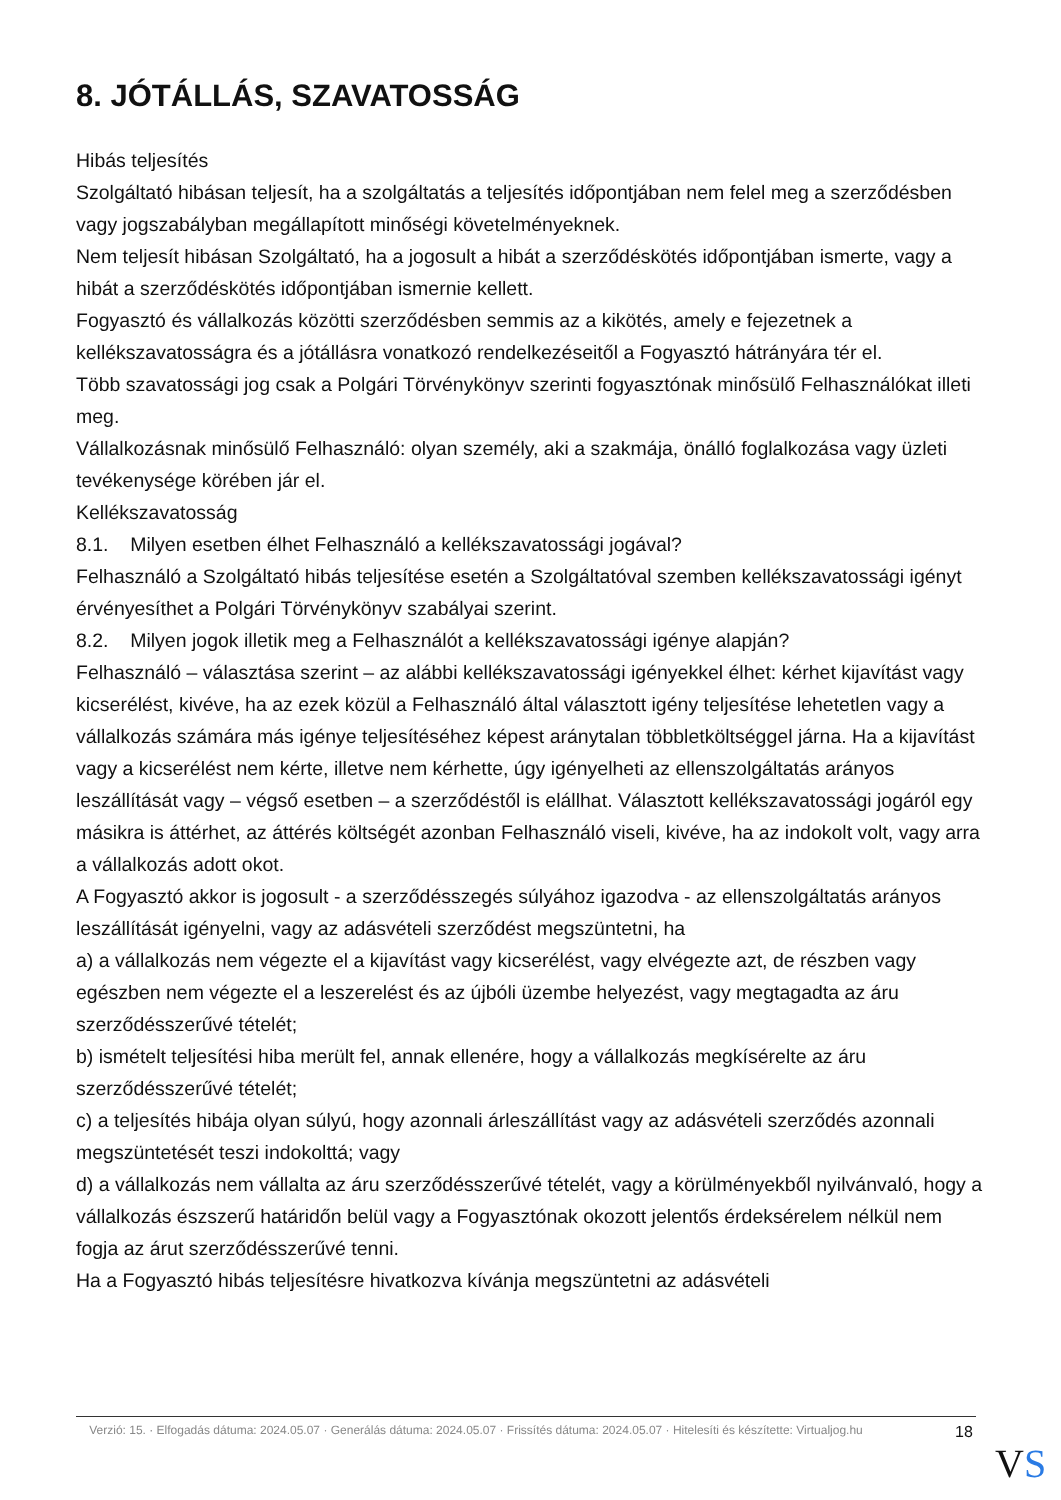8. JÓTÁLLÁS, SZAVATOSSÁG
Hibás teljesítés
Szolgáltató hibásan teljesít, ha a szolgáltatás a teljesítés időpontjában nem felel meg a szerződésben vagy jogszabályban megállapított minőségi követelményeknek.
Nem teljesít hibásan Szolgáltató, ha a jogosult a hibát a szerződéskötés időpontjában ismerte, vagy a hibát a szerződéskötés időpontjában ismernie kellett.
Fogyasztó és vállalkozás közötti szerződésben semmis az a kikötés, amely e fejezetnek a kellékszavatosságra és a jótállásra vonatkozó rendelkezéseitől a Fogyasztó hátrányára tér el.
Több szavatossági jog csak a Polgári Törvénykönyv szerinti fogyasztónak minősülő Felhasználókat illeti meg.
Vállalkozásnak minősülő Felhasználó: olyan személy, aki a szakmája, önálló foglalkozása vagy üzleti tevékenysége körében jár el.
Kellékszavatosság
8.1. Milyen esetben élhet Felhasználó a kellékszavatossági jogával?
Felhasználó a Szolgáltató hibás teljesítése esetén a Szolgáltatóval szemben kellékszavatossági igényt érvényesíthet a Polgári Törvénykönyv szabályai szerint.
8.2. Milyen jogok illetik meg a Felhasználót a kellékszavatossági igénye alapján?
Felhasználó – választása szerint – az alábbi kellékszavatossági igényekkel élhet: kérhet kijavítást vagy kicserélést, kivéve, ha az ezek közül a Felhasználó által választott igény teljesítése lehetetlen vagy a vállalkozás számára más igénye teljesítéséhez képest aránytalan többletköltséggel járna. Ha a kijavítást vagy a kicserélést nem kérte, illetve nem kérhette, úgy igényelheti az ellenszolgáltatás arányos leszállítását vagy – végső esetben – a szerződéstől is elállhat. Választott kellékszavatossági jogáról egy másikra is áttérhet, az áttérés költségét azonban Felhasználó viseli, kivéve, ha az indokolt volt, vagy arra a vállalkozás adott okot.
A Fogyasztó akkor is jogosult - a szerződésszegés súlyához igazodva - az ellenszolgáltatás arányos leszállítását igényelni, vagy az adásvételi szerződést megszüntetni, ha
a) a vállalkozás nem végezte el a kijavítást vagy kicserélést, vagy elvégezte azt, de részben vagy egészben nem végezte el a leszerelést és az újbóli üzembe helyezést, vagy megtagadta az áru szerződésszerűvé tételét;
b) ismételt teljesítési hiba merült fel, annak ellenére, hogy a vállalkozás megkísérelte az áru szerződésszerűvé tételét;
c) a teljesítés hibája olyan súlyú, hogy azonnali árleszállítást vagy az adásvételi szerződés azonnali megszüntetését teszi indokolttá; vagy
d) a vállalkozás nem vállalta az áru szerződésszerűvé tételét, vagy a körülményekből nyilvánvaló, hogy a vállalkozás észszerű határidőn belül vagy a Fogyasztónak okozott jelentős érdeksérelem nélkül nem fogja az árut szerződésszerűvé tenni.
Ha a Fogyasztó hibás teljesítésre hivatkozva kívánja megszüntetni az adásvételi
Verzió: 15. · Elfogadás dátuma: 2024.05.07 · Generálás dátuma: 2024.05.07 · Frissítés dátuma: 2024.05.07 · Hitelesíti és készítette: Virtualjog.hu
18
VS